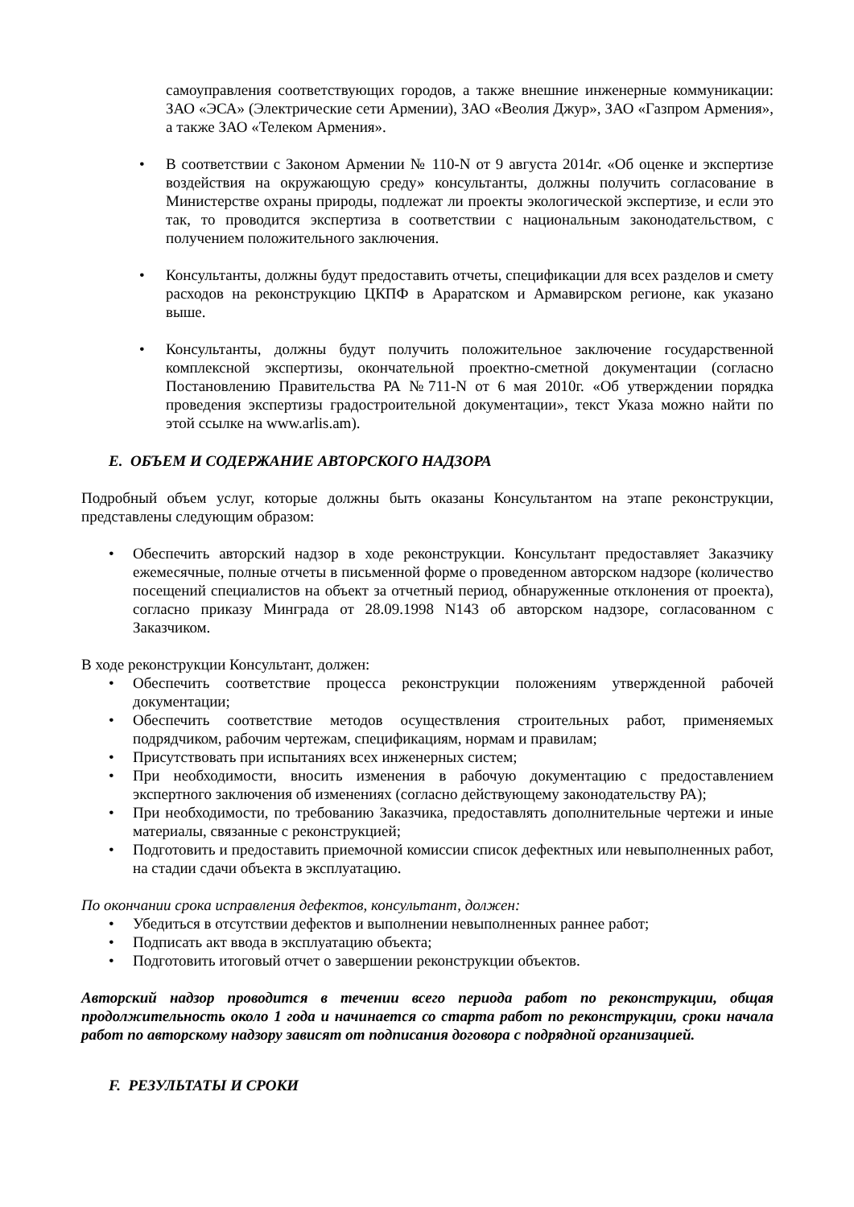самоуправления соответствующих городов, а также внешние инженерные коммуникации: ЗАО «ЭСА» (Электрические сети Армении), ЗАО «Веолия Джур», ЗАО «Газпром Армения», а также ЗАО «Телеком Армения».
• В соответствии с Законом Армении № 110-N от 9 августа 2014г. «Об оценке и экспертизе воздействия на окружающую среду» консультанты, должны получить согласование в Министерстве охраны природы, подлежат ли проекты экологической экспертизе, и если это так, то проводится экспертиза в соответствии с национальным законодательством, с получением положительного заключения.
• Консультанты, должны будут предоставить отчеты, спецификации для всех разделов и смету расходов на реконструкцию ЦКПФ в Араратском и Армавирском регионе, как указано выше.
• Консультанты, должны будут получить положительное заключение государственной комплексной экспертизы, окончательной проектно-сметной документации (согласно Постановлению Правительства РА №711-N от 6 мая 2010г. «Об утверждении порядка проведения экспертизы градостроительной документации», текст Указа можно найти по этой ссылке на www.arlis.am).
E. ОБЪЕМ И СОДЕРЖАНИЕ АВТОРСКОГО НАДЗОРА
Подробный объем услуг, которые должны быть оказаны Консультантом на этапе реконструкции, представлены следующим образом:
• Обеспечить авторский надзор в ходе реконструкции. Консультант предоставляет Заказчику ежемесячные, полные отчеты в письменной форме о проведенном авторском надзоре (количество посещений специалистов на объект за отчетный период, обнаруженные отклонения от проекта), согласно приказу Минграда от 28.09.1998 N143 об авторском надзоре, согласованном с Заказчиком.
В ходе реконструкции Консультант, должен:
• Обеспечить соответствие процесса реконструкции положениям утвержденной рабочей документации;
• Обеспечить соответствие методов осуществления строительных работ, применяемых подрядчиком, рабочим чертежам, спецификациям, нормам и правилам;
• Присутствовать при испытаниях всех инженерных систем;
• При необходимости, вносить изменения в рабочую документацию с предоставлением экспертного заключения об изменениях (согласно действующему законодательству РА);
• При необходимости, по требованию Заказчика, предоставлять дополнительные чертежи и иные материалы, связанные с реконструкцией;
• Подготовить и предоставить приемочной комиссии список дефектных или невыполненных работ, на стадии сдачи объекта в эксплуатацию.
По окончании срока исправления дефектов, консультант, должен:
• Убедиться в отсутствии дефектов и выполнении невыполненных раннее работ;
• Подписать акт ввода в эксплуатацию объекта;
• Подготовить итоговый отчет о завершении реконструкции объектов.
Авторский надзор проводится в течении всего периода работ по реконструкции, общая продолжительность около 1 года и начинается со старта работ по реконструкции, сроки начала работ по авторскому надзору зависят от подписания договора с подрядной организацией.
F. РЕЗУЛЬТАТЫ И СРОКИ